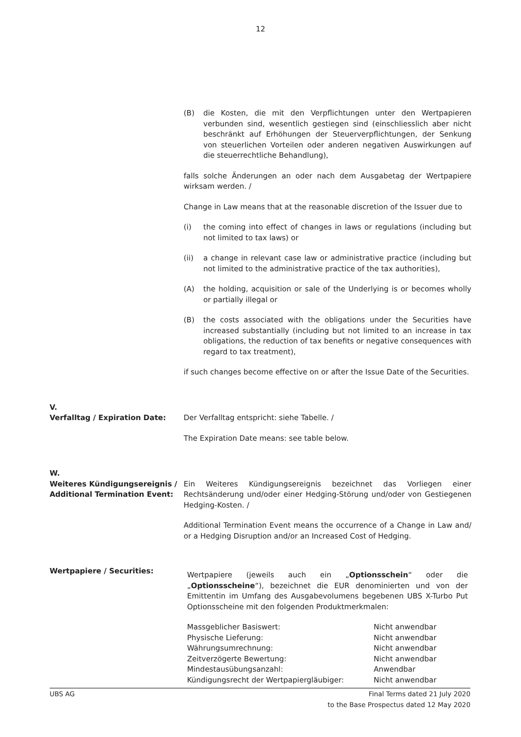12
(B) die Kosten, die mit den Verpflichtungen unter den Wertpapieren verbunden sind, wesentlich gestiegen sind (einschliesslich aber nicht beschränkt auf Erhöhungen der Steuerverpflichtungen, der Senkung von steuerlichen Vorteilen oder anderen negativen Auswirkungen auf die steuerrechtliche Behandlung),
falls solche Änderungen an oder nach dem Ausgabetag der Wertpapiere wirksam werden. /
Change in Law means that at the reasonable discretion of the Issuer due to
(i) the coming into effect of changes in laws or regulations (including but not limited to tax laws) or
(ii) a change in relevant case law or administrative practice (including but not limited to the administrative practice of the tax authorities),
(A) the holding, acquisition or sale of the Underlying is or becomes wholly or partially illegal or
(B) the costs associated with the obligations under the Securities have increased substantially (including but not limited to an increase in tax obligations, the reduction of tax benefits or negative consequences with regard to tax treatment),
if such changes become effective on or after the Issue Date of the Securities.
V.
Verfalltag / Expiration Date:
Der Verfalltag entspricht: siehe Tabelle. /
The Expiration Date means: see table below.
W.
Weiteres Kündigungsereignis / Additional Termination Event:
Ein Weiteres Kündigungsereignis bezeichnet das Vorliegen einer Rechtsänderung und/oder einer Hedging-Störung und/oder von Gestiegenen Hedging-Kosten. /
Additional Termination Event means the occurrence of a Change in Law and/ or a Hedging Disruption and/or an Increased Cost of Hedging.
Wertpapiere / Securities:
Wertpapiere (jeweils auch ein „Optionsschein“ oder die „Optionsscheine“), bezeichnet die EUR denominierten und von der Emittentin im Umfang des Ausgabevolumens begebenen UBS X-Turbo Put Optionsscheine mit den folgenden Produktmerkmalen:
| Massgeblicher Basiswert: | Nicht anwendbar |
| Physische Lieferung: | Nicht anwendbar |
| Währungsumrechnung: | Nicht anwendbar |
| Zeitverzögerte Bewertung: | Nicht anwendbar |
| Mindestausübungsanzahl: | Anwendbar |
| Kündigungsrecht der Wertpapiergläubiger: | Nicht anwendbar |
UBS AG Final Terms dated 21 July 2020
to the Base Prospectus dated 12 May 2020